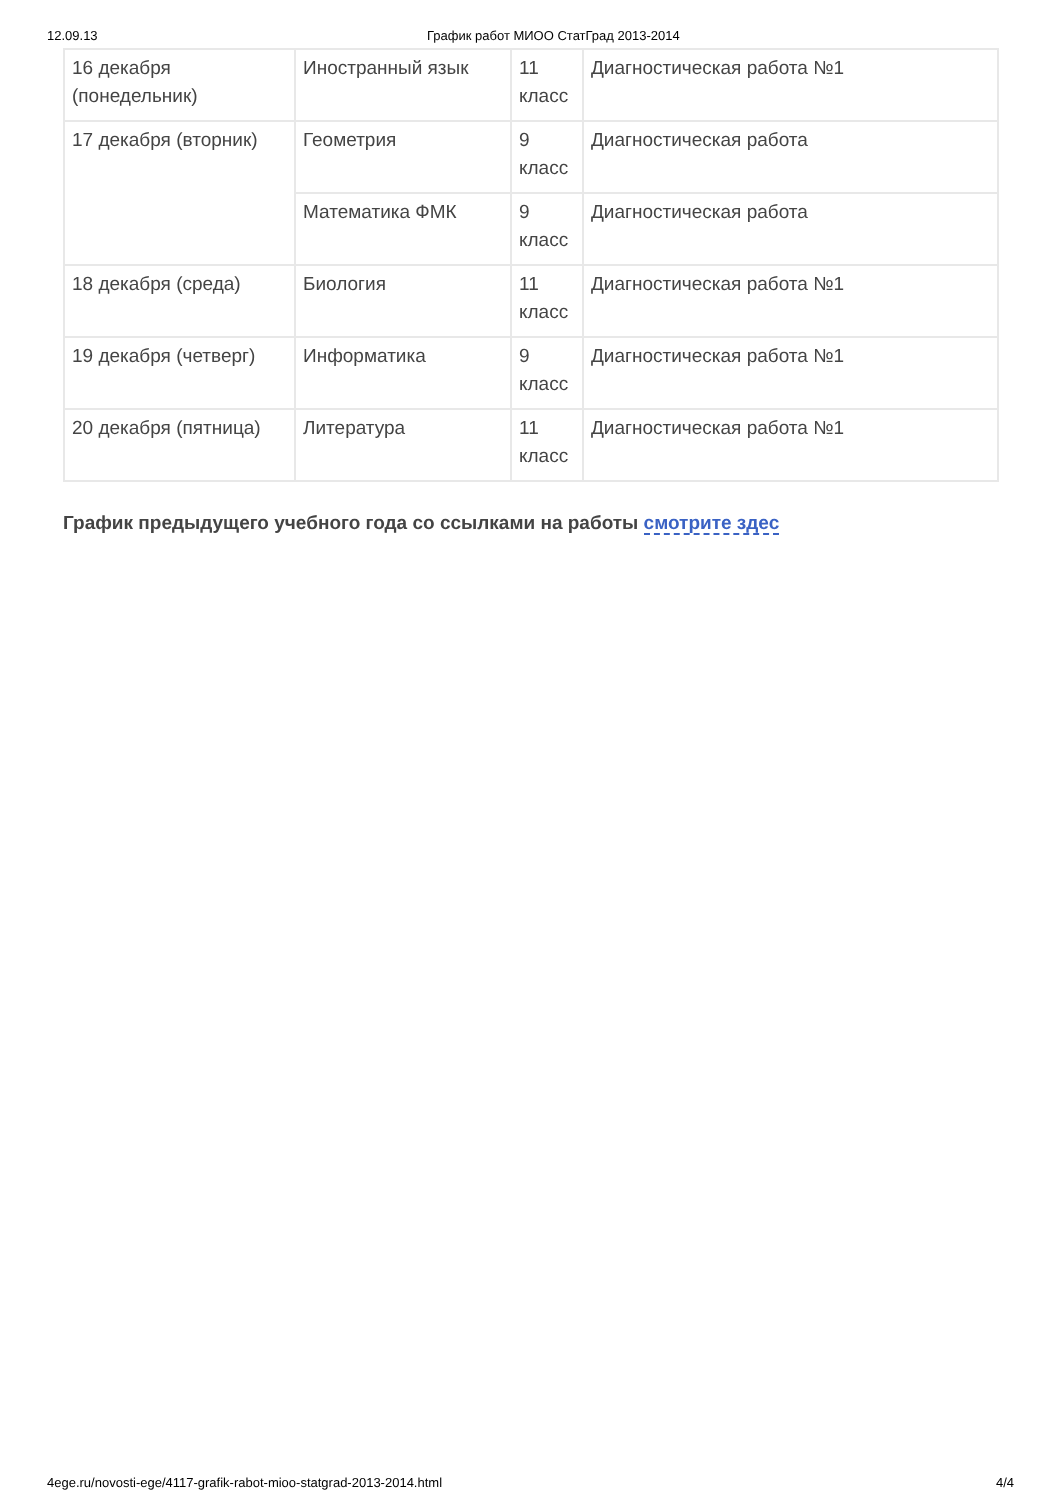12.09.13 График работ МИОО СтатГрад 2013-2014
| 16 декабря (понедельник) | Иностранный язык | 11 класс | Диагностическая работа №1 |
| 17 декабря (вторник) | Геометрия | 9 класс | Диагностическая работа |
| | Математика ФМК | 9 класс | Диагностическая работа |
| 18 декабря (среда) | Биология | 11 класс | Диагностическая работа №1 |
| 19 декабря (четверг) | Информатика | 9 класс | Диагностическая работа №1 |
| 20 декабря (пятница) | Литература | 11 класс | Диагностическая работа №1 |
График предыдущего учебного года со ссылками на работы смотрите здес
4ege.ru/novosti-ege/4117-grafik-rabot-mioo-statgrad-2013-2014.html 4/4